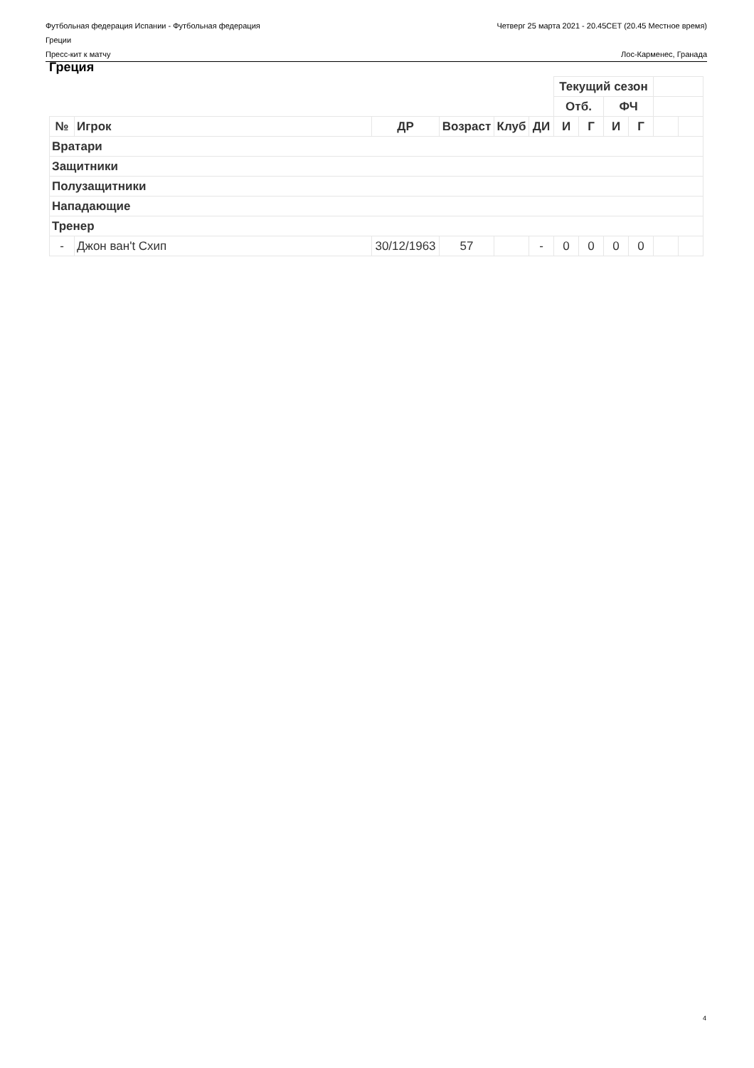Футбольная федерация Испании - Футбольная федерация
Греции
Четверг 25 марта 2021 - 20.45CET (20.45 Местное время)
Пресс-кит к матчу Лос-Карменес, Гранада
Греция
| | | | | | | Текущий сезон | | | | | |
| | | | | | | Отб. | | ФЧ | | | |
| № | Игрок | ДР | Возраст | Клуб | ДИ | И | Г | И | Г | | |
| Вратари | | | | | | | | | | | |
| Защитники | | | | | | | | | | | |
| Полузащитники | | | | | | | | | | | |
| Нападающие | | | | | | | | | | | |
| Тренер | | | | | | | | | | | |
| - | Джон ван't Схип | 30/12/1963 | 57 | | - | 0 | 0 | 0 | 0 | | |
4